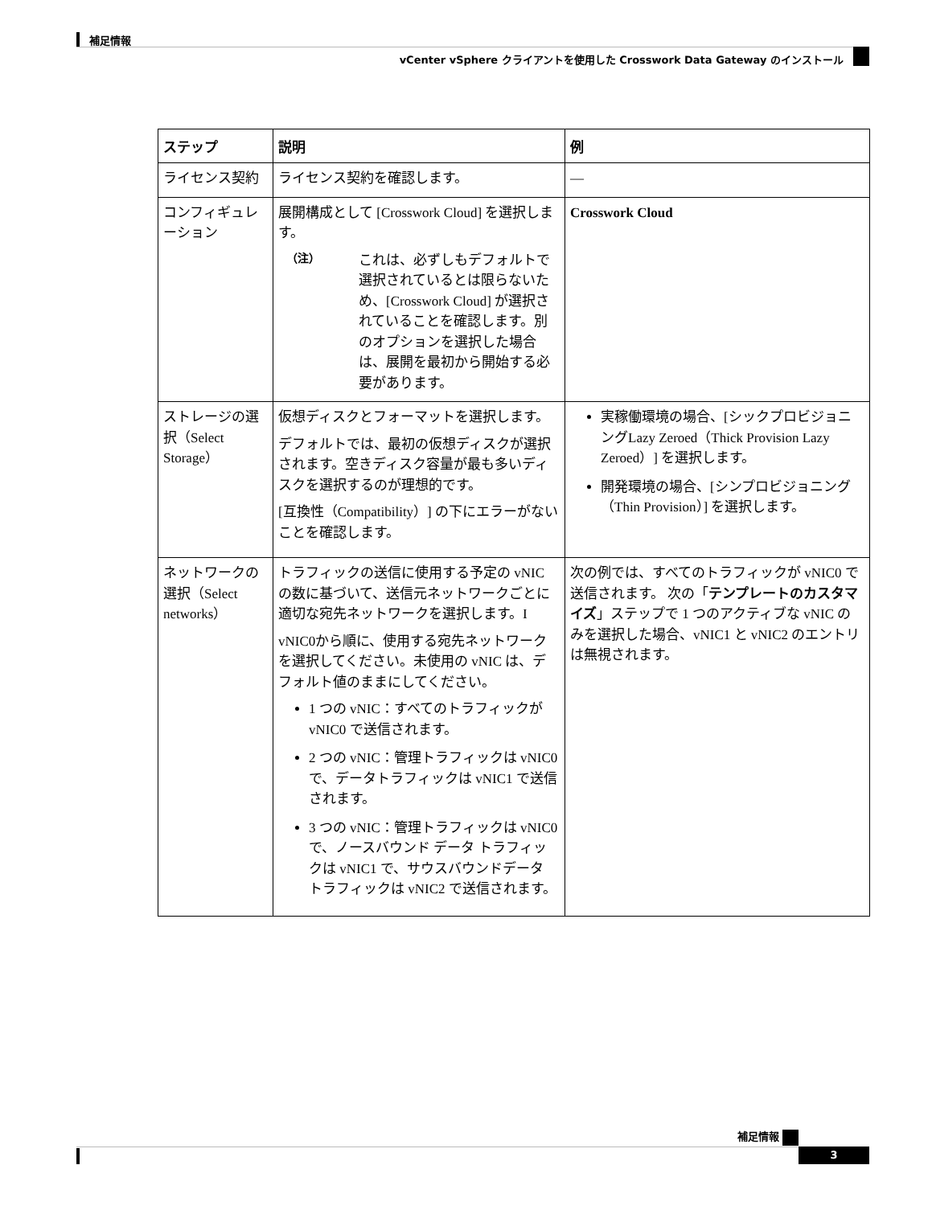補足情報
vCenter vSphere クライアントを使用した Crosswork Data Gateway のインストール
| ステップ | 説明 | 例 |
| --- | --- | --- |
| ライセンス契約 | ライセンス契約を確認します。 | — |
| コンフィギュレーション | 展開構成として [Crosswork Cloud] を選択します。 （注） これは、必ずしもデフォルトで選択されているとは限らないため、[Crosswork Cloud] が選択されていることを確認します。別のオプションを選択した場合は、展開を最初から開始する必要があります。 | Crosswork Cloud |
| ストレージの選択（Select Storage） | 仮想ディスクとフォーマットを選択します。 デフォルトでは、最初の仮想ディスクが選択されます。空きディスク容量が最も多いディスクを選択するのが理想的です。 [互換性（Compatibility）] の下にエラーがないことを確認します。 | 実稼働環境の場合、[シックプロビジョニングLazy Zeroed（Thick Provision Lazy Zeroed）] を選択します。 開発環境の場合、[シンプロビジョニング（Thin Provision）] を選択します。 |
| ネットワークの選択（Select networks） | トラフィックの送信に使用する予定の vNIC の数に基づいて、送信元ネットワークごとに適切な宛先ネットワークを選択します。I vNIC0から順に、使用する宛先ネットワークを選択してください。未使用の vNIC は、デフォルト値のままにしてください。 1 つの vNIC：すべてのトラフィックが vNIC0 で送信されます。 2 つの vNIC：管理トラフィックは vNIC0 で、データトラフィックは vNIC1 で送信されます。 3 つの vNIC：管理トラフィックは vNIC0 で、ノースバウンド データ トラフィックは vNIC1 で、サウスバウンドデータ トラフィックは vNIC2 で送信されます。 | 次の例では、すべてのトラフィックが vNIC0 で送信されます。 次の「 テンプレートのカスタマイズ 」ステップで 1 つのアクティブな vNIC のみを選択した場合、vNIC1 と vNIC2 のエントリは無視されます。 |
補足情報
3